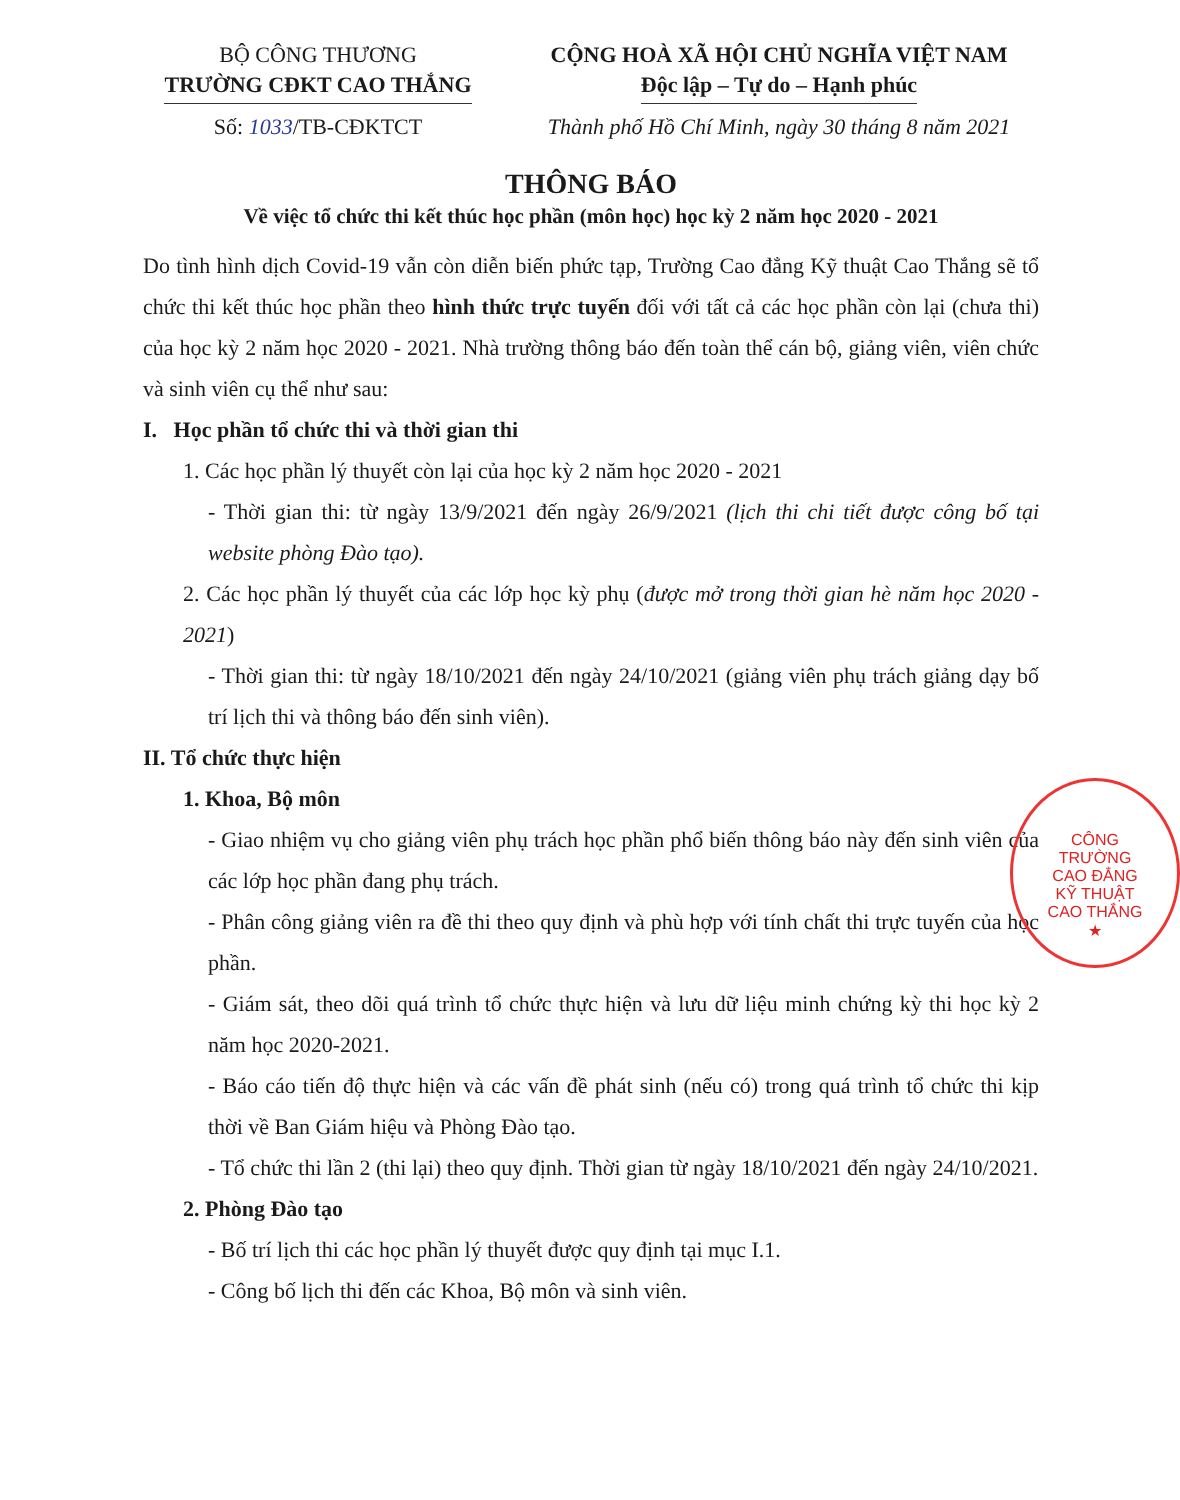BỘ CÔNG THƯƠNG
TRƯỜNG CĐKT CAO THẮNG
Số: 1033/TB-CĐKTCT
CỘNG HOÀ XÃ HỘI CHỦ NGHĨA VIỆT NAM
Độc lập – Tự do – Hạnh phúc
Thành phố Hồ Chí Minh, ngày 30 tháng 8 năm 2021
THÔNG BÁO
Về việc tổ chức thi kết thúc học phần (môn học) học kỳ 2 năm học 2020 - 2021
Do tình hình dịch Covid-19 vẫn còn diễn biến phức tạp, Trường Cao đẳng Kỹ thuật Cao Thắng sẽ tổ chức thi kết thúc học phần theo hình thức trực tuyến đối với tất cả các học phần còn lại (chưa thi) của học kỳ 2 năm học 2020 - 2021. Nhà trường thông báo đến toàn thể cán bộ, giảng viên, viên chức và sinh viên cụ thể như sau:
I. Học phần tổ chức thi và thời gian thi
1. Các học phần lý thuyết còn lại của học kỳ 2 năm học 2020 - 2021
- Thời gian thi: từ ngày 13/9/2021 đến ngày 26/9/2021 (lịch thi chi tiết được công bố tại website phòng Đào tạo).
2. Các học phần lý thuyết của các lớp học kỳ phụ (được mở trong thời gian hè năm học 2020 - 2021)
- Thời gian thi: từ ngày 18/10/2021 đến ngày 24/10/2021 (giảng viên phụ trách giảng dạy bố trí lịch thi và thông báo đến sinh viên).
II. Tổ chức thực hiện
1. Khoa, Bộ môn
- Giao nhiệm vụ cho giảng viên phụ trách học phần phổ biến thông báo này đến sinh viên của các lớp học phần đang phụ trách.
- Phân công giảng viên ra đề thi theo quy định và phù hợp với tính chất thi trực tuyến của học phần.
- Giám sát, theo dõi quá trình tổ chức thực hiện và lưu dữ liệu minh chứng kỳ thi học kỳ 2 năm học 2020-2021.
- Báo cáo tiến độ thực hiện và các vấn đề phát sinh (nếu có) trong quá trình tổ chức thi kịp thời về Ban Giám hiệu và Phòng Đào tạo.
- Tổ chức thi lần 2 (thi lại) theo quy định. Thời gian từ ngày 18/10/2021 đến ngày 24/10/2021.
2. Phòng Đào tạo
- Bố trí lịch thi các học phần lý thuyết được quy định tại mục I.1.
- Công bố lịch thi đến các Khoa, Bộ môn và sinh viên.
CÔNG
TRƯỜNG
CAO ĐẲNG
KỸ THUẬT
CAO THẮNG
★